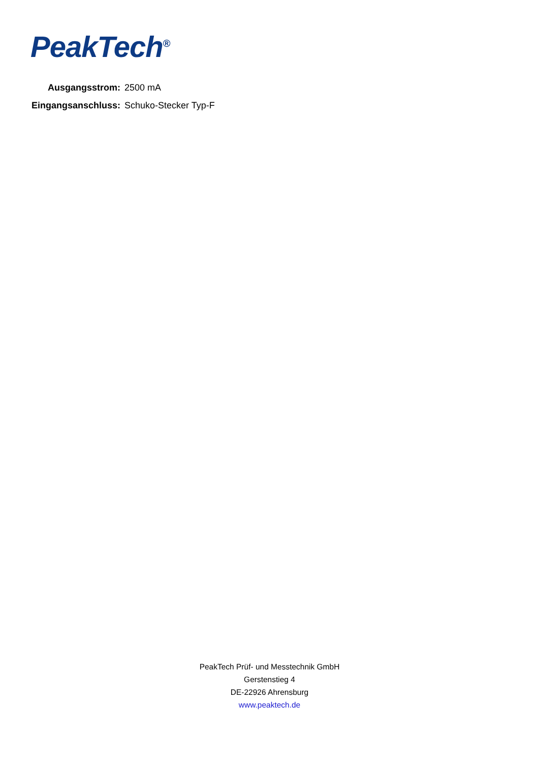PeakTech<sup>®</sup>
| Ausgangsstrom: | 2500 mA |
| Eingangsanschluss: | Schuko-Stecker Typ-F |
PeakTech Prüf- und Messtechnik GmbH
Gerstenstieg 4
DE-22926 Ahrensburg
www.peaktech.de